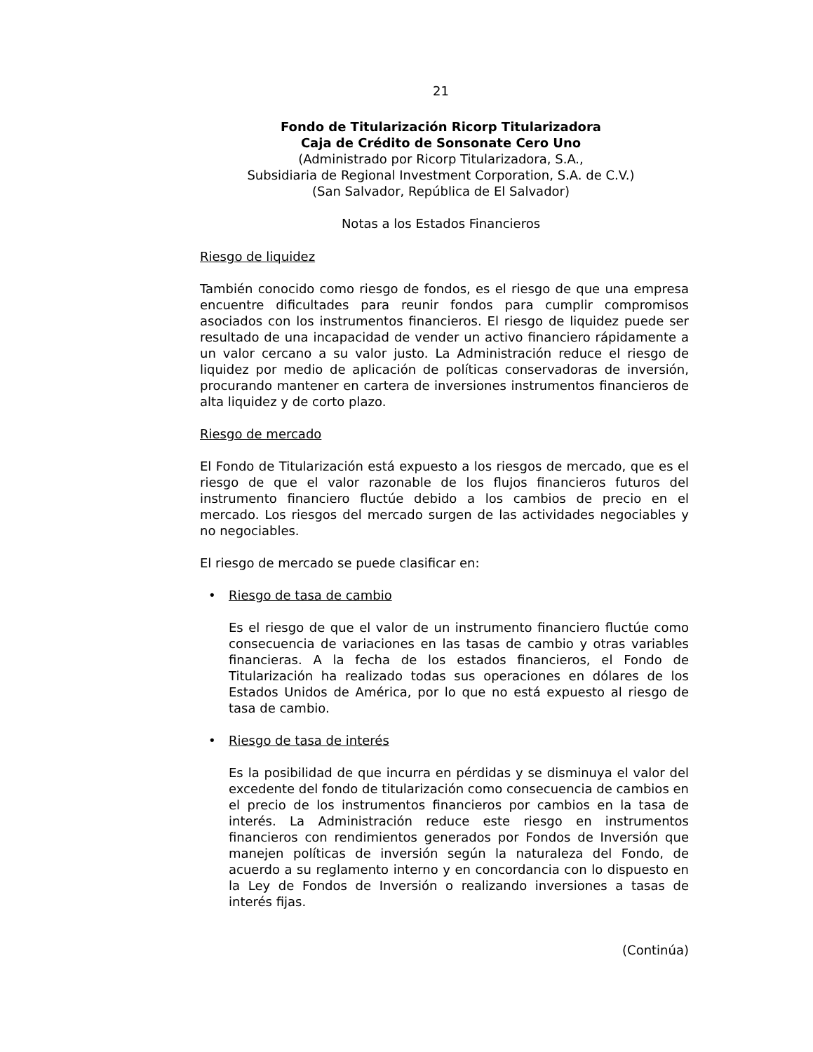21
Fondo de Titularización Ricorp Titularizadora
Caja de Crédito de Sonsonate Cero Uno
(Administrado por Ricorp Titularizadora, S.A.,
Subsidiaria de Regional Investment Corporation, S.A. de C.V.)
(San Salvador, República de El Salvador)
Notas a los Estados Financieros
Riesgo de liquidez
También conocido como riesgo de fondos, es el riesgo de que una empresa encuentre dificultades para reunir fondos para cumplir compromisos asociados con los instrumentos financieros. El riesgo de liquidez puede ser resultado de una incapacidad de vender un activo financiero rápidamente a un valor cercano a su valor justo. La Administración reduce el riesgo de liquidez por medio de aplicación de políticas conservadoras de inversión, procurando mantener en cartera de inversiones instrumentos financieros de alta liquidez y de corto plazo.
Riesgo de mercado
El Fondo de Titularización está expuesto a los riesgos de mercado, que es el riesgo de que el valor razonable de los flujos financieros futuros del instrumento financiero fluctúe debido a los cambios de precio en el mercado. Los riesgos del mercado surgen de las actividades negociables y no negociables.
El riesgo de mercado se puede clasificar en:
• Riesgo de tasa de cambio
Es el riesgo de que el valor de un instrumento financiero fluctúe como consecuencia de variaciones en las tasas de cambio y otras variables financieras. A la fecha de los estados financieros, el Fondo de Titularización ha realizado todas sus operaciones en dólares de los Estados Unidos de América, por lo que no está expuesto al riesgo de tasa de cambio.
• Riesgo de tasa de interés
Es la posibilidad de que incurra en pérdidas y se disminuya el valor del excedente del fondo de titularización como consecuencia de cambios en el precio de los instrumentos financieros por cambios en la tasa de interés. La Administración reduce este riesgo en instrumentos financieros con rendimientos generados por Fondos de Inversión que manejen políticas de inversión según la naturaleza del Fondo, de acuerdo a su reglamento interno y en concordancia con lo dispuesto en la Ley de Fondos de Inversión o realizando inversiones a tasas de interés fijas.
(Continúa)